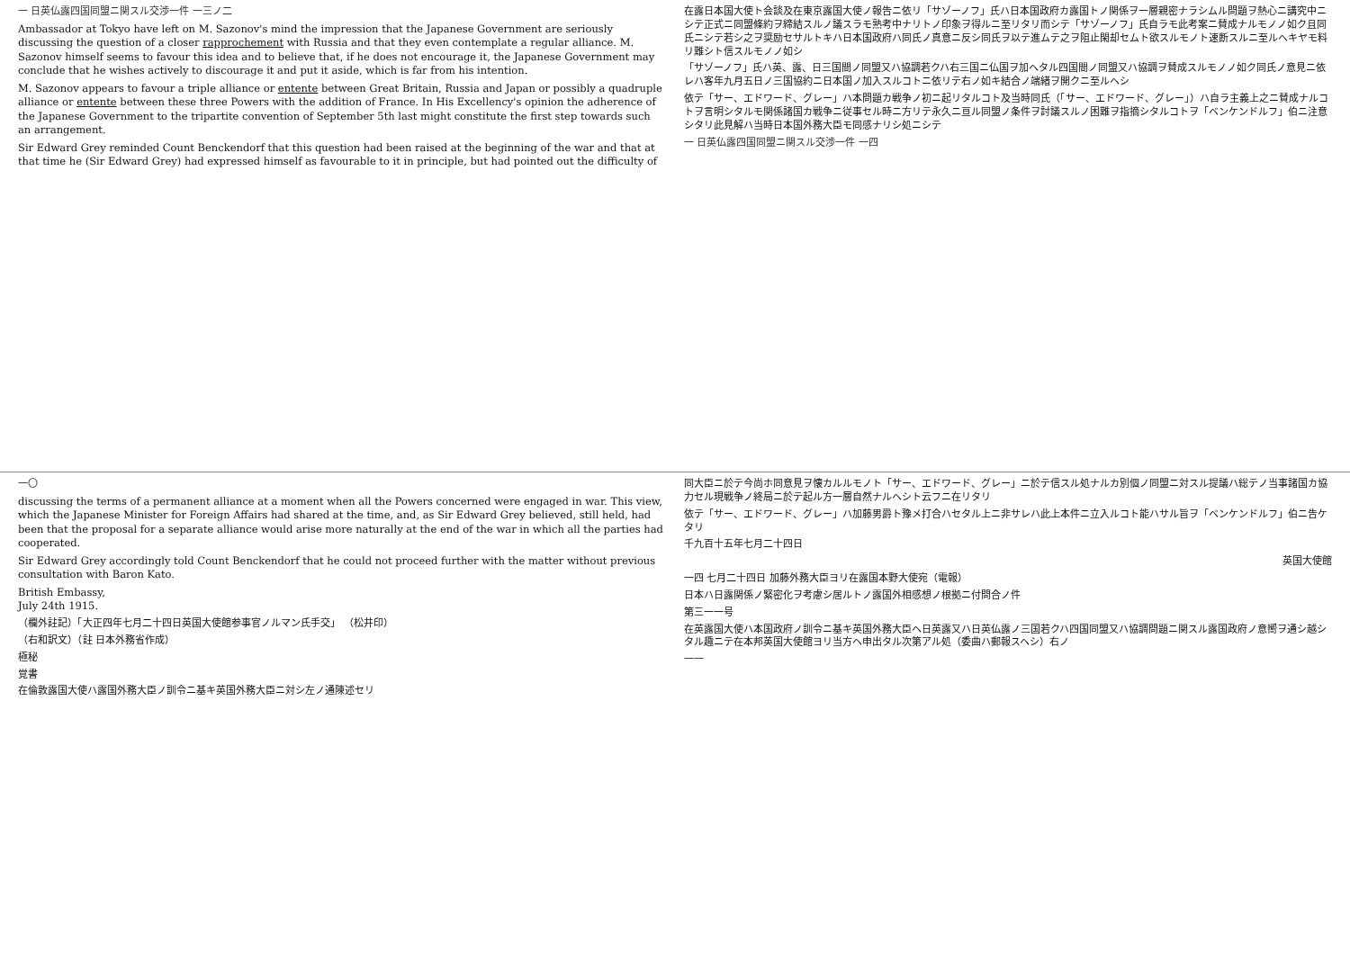一 日英仏露四国同盟ニ関スル交渉一件 一三ノ二
Ambassador at Tokyo have left on M. Sazonov's mind the impression that the Japanese Government are seriously discussing the question of a closer rapprochement with Russia and that they even contemplate a regular alliance. M. Sazonov himself seems to favour this idea and to believe that, if he does not encourage it, the Japanese Government may conclude that he wishes actively to discourage it and put it aside, which is far from his intention.
M. Sazonov appears to favour a triple alliance or entente between Great Britain, Russia and Japan or possibly a quadruple alliance or entente between these three Powers with the addition of France. In His Excellency's opinion the adherence of the Japanese Government to the tripartite convention of September 5th last might constitute the first step towards such an arrangement.
Sir Edward Grey reminded Count Benckendorf that this question had been raised at the beginning of the war and that at that time he (Sir Edward Grey) had expressed himself as favourable to it in principle, but had pointed out the difficulty of
在露日本国大使ト会談及在東京露国大使ノ報告ニ依リ「サゾーノフ」氏ハ日本国政府カ露国トノ関係ヲ一層親密ナラシムル問題ヲ熱心ニ講究中ニシテ正式ニ同盟條約ヲ締結スルノ議スラモ熟考中ナリトノ印象ヲ得ルニ至リタリ而シテ「サゾーノフ」氏自ラモ此考案ニ賛成ナルモノノ如ク且同氏ニシテ若シ之ヲ奨励セサルトキハ日本国政府ハ同氏ノ真意ニ反シ同氏ヲ以テ進ムテ之ヲ阻止閑却セムト欲スルモノト速断スルニ至ルヘキヤモ料リ難シト信スルモノノ如シ
「サゾーノフ」氏ハ英、露、日三国間ノ同盟又ハ協調若クハ右三国ニ仏国ヲ加ヘタル四国間ノ同盟又ハ協調ヲ賛成スルモノノ如ク同氏ノ意見ニ依レハ客年九月五日ノ三国協約ニ日本国ノ加入スルコトニ依リテ右ノ如キ結合ノ端緒ヲ開クニ至ルヘシ
依テ「サー、エドワード、グレー」ハ本問題カ戦争ノ初ニ起リタルコト及当時同氏（「サー、エドワード、グレー」）ハ自ラ主義上之ニ賛成ナルコトヲ言明シタルモ関係諸国カ戦争ニ従事セル時ニ方リテ永久ニ亘ル同盟ノ条件ヲ討議スルノ困難ヲ指摘シタルコトヲ「ベンケンドルフ」伯ニ注意シタリ此見解ハ当時日本国外務大臣モ同感ナリシ処ニシテ
一 日英仏露四国同盟ニ関スル交渉一件 一四
一〇
discussing the terms of a permanent alliance at a moment when all the Powers concerned were engaged in war. This view, which the Japanese Minister for Foreign Affairs had shared at the time, and, as Sir Edward Grey believed, still held, had been that the proposal for a separate alliance would arise more naturally at the end of the war in which all the parties had cooperated.
Sir Edward Grey accordingly told Count Benckendorf that he could not proceed further with the matter without previous consultation with Baron Kato.
British Embassy,
July 24th 1915.
（欄外註記）「大正四年七月二十四日英国大使館参事官ノルマン氏手交」 （松井印）
（右和訳文）（註 日本外務省作成）
極秘
覚書
在倫敦露国大使ハ露国外務大臣ノ訓令ニ基キ英国外務大臣ニ対シ左ノ通陳述セリ
同大臣ニ於テ今尚ホ同意見ヲ懐カルルモノト「サー、エドワード、グレー」ニ於テ信スル処ナルカ別個ノ同盟ニ対スル提議ハ総テノ当事諸国カ協力セル現戦争ノ終局ニ於テ起ル方一層自然ナルヘシト云フニ在リタリ
依テ「サー、エドワード、グレー」ハ加藤男爵ト豫メ打合ハセタル上ニ非サレハ此上本件ニ立入ルコト能ハサル旨ヲ「ベンケンドルフ」伯ニ告ケタリ
千九百十五年七月二十四日
英国大使館
一四 七月二十四日 加藤外務大臣ヨリ在露国本野大使宛（電報）
日本ハ日露関係ノ緊密化ヲ考慮シ居ルトノ露国外相感想ノ根拠ニ付問合ノ件
第三一一号
在英露国大使ハ本国政府ノ訓令ニ基キ英国外務大臣ヘ日英露又ハ日英仏露ノ三国若クハ四国同盟又ハ協調問題ニ関スル露国政府ノ意嚮ヲ通シ越シタル趣ニテ在本邦英国大使館ヨリ当方ヘ申出タル次第アル処（委曲ハ郵報スヘシ）右ノ
一一